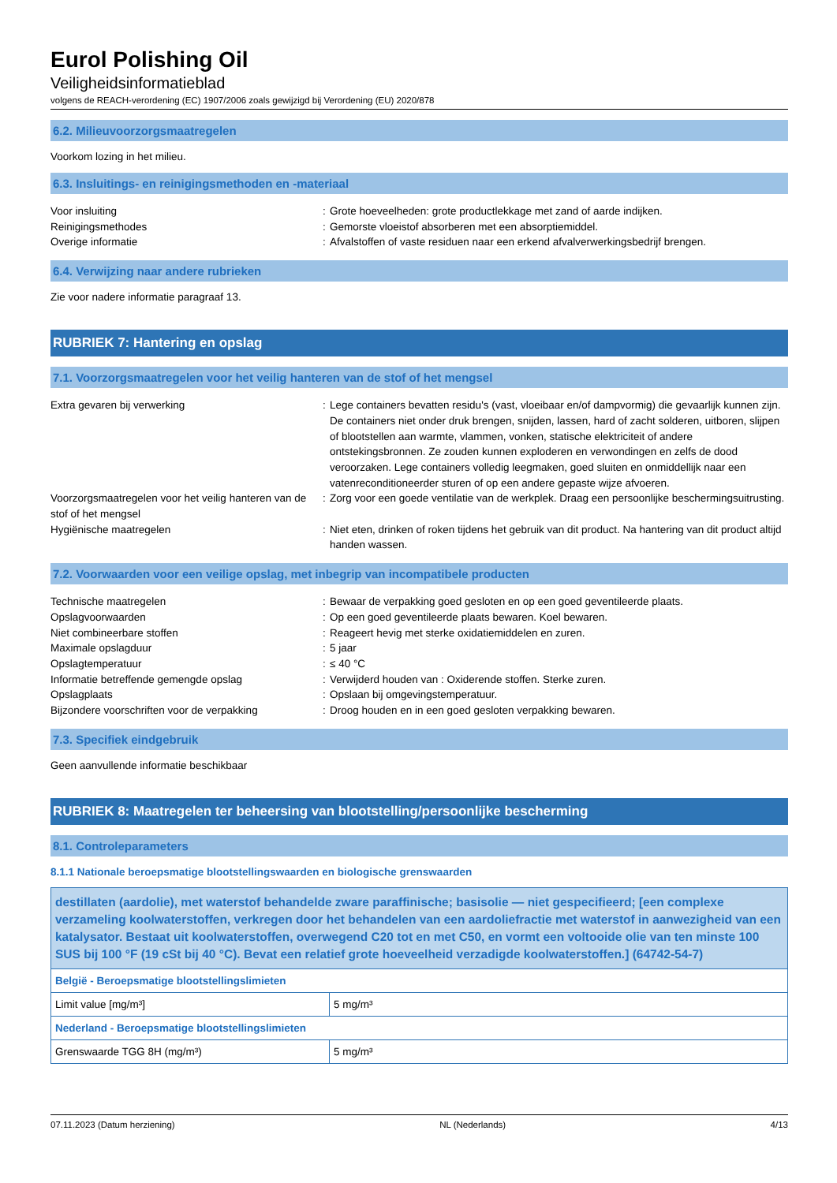Eurol Polishing Oil
Veiligheidsinformatieblad
volgens de REACH-verordening (EC) 1907/2006 zoals gewijzigd bij Verordening (EU) 2020/878
6.2. Milieuvoorzorgsmaatregelen
Voorkom lozing in het milieu.
6.3. Insluitings- en reinigingsmethoden en -materiaal
| Voor insluiting | : | Grote hoeveelheden: grote productlekkage met zand of aarde indijken. |
| Reinigingsmethodes | : | Gemorste vloeistof absorberen met een absorptiemiddel. |
| Overige informatie | : | Afvalstoffen of vaste residuen naar een erkend afvalverwerkingsbedrijf brengen. |
6.4. Verwijzing naar andere rubrieken
Zie voor nadere informatie paragraaf 13.
RUBRIEK 7: Hantering en opslag
7.1. Voorzorgsmaatregelen voor het veilig hanteren van de stof of het mengsel
| Extra gevaren bij verwerking | : | Lege containers bevatten residu's (vast, vloeibaar en/of dampvormig) die gevaarlijk kunnen zijn. De containers niet onder druk brengen, snijden, lassen, hard of zacht solderen, uitboren, slijpen of blootstellen aan warmte, vlammen, vonken, statische elektriciteit of andere ontstekingsbronnen. Ze zouden kunnen exploderen en verwondingen en zelfs de dood veroorzaken. Lege containers volledig leegmaken, goed sluiten en onmiddellijk naar een vatenreconditioneerder sturen of op een andere gepaste wijze afvoeren. |
| Voorzorgsmaatregelen voor het veilig hanteren van de stof of het mengsel | : | Zorg voor een goede ventilatie van de werkplek. Draag een persoonlijke beschermingsuitrusting. |
| Hygiënische maatregelen | : | Niet eten, drinken of roken tijdens het gebruik van dit product. Na hantering van dit product altijd handen wassen. |
7.2. Voorwaarden voor een veilige opslag, met inbegrip van incompatibele producten
| Technische maatregelen | : | Bewaar de verpakking goed gesloten en op een goed geventileerde plaats. |
| Opslagvoorwaarden | : | Op een goed geventileerde plaats bewaren. Koel bewaren. |
| Niet combineerbare stoffen | : | Reageert hevig met sterke oxidatiemiddelen en zuren. |
| Maximale opslagduur | : | 5 jaar |
| Opslagtemperatuur | : | ≤ 40 °C |
| Informatie betreffende gemengde opslag | : | Verwijderd houden van : Oxiderende stoffen. Sterke zuren. |
| Opslagplaats | : | Opslaan bij omgevingstemperatuur. |
| Bijzondere voorschriften voor de verpakking | : | Droog houden en in een goed gesloten verpakking bewaren. |
7.3. Specifiek eindgebruik
Geen aanvullende informatie beschikbaar
RUBRIEK 8: Maatregelen ter beheersing van blootstelling/persoonlijke bescherming
8.1. Controleparameters
8.1.1 Nationale beroepsmatige blootstellingswaarden en biologische grenswaarden
| destillaten (aardolie), met waterstof behandelde zware paraffinische; basisolie — niet gespecifieerd; [een complexe verzameling koolwaterstoffen, verkregen door het behandelen van een aardoliefractie met waterstof in aanwezigheid van een katalysator. Bestaat uit koolwaterstoffen, overwegend C20 tot en met C50, en vormt een voltooide olie van ten minste 100 SUS bij 100 °F (19 cSt bij 40 °C). Bevat een relatief grote hoeveelheid verzadigde koolwaterstoffen.] (64742-54-7) | |
| België - Beroepsmatige blootstellingslimieten | |
| Limit value [mg/m³] | 5 mg/m³ |
| Nederland - Beroepsmatige blootstellingslimieten | |
| Grenswaarde TGG 8H (mg/m³) | 5 mg/m³ |
07.11.2023 (Datum herziening) NL (Nederlands) 4/13